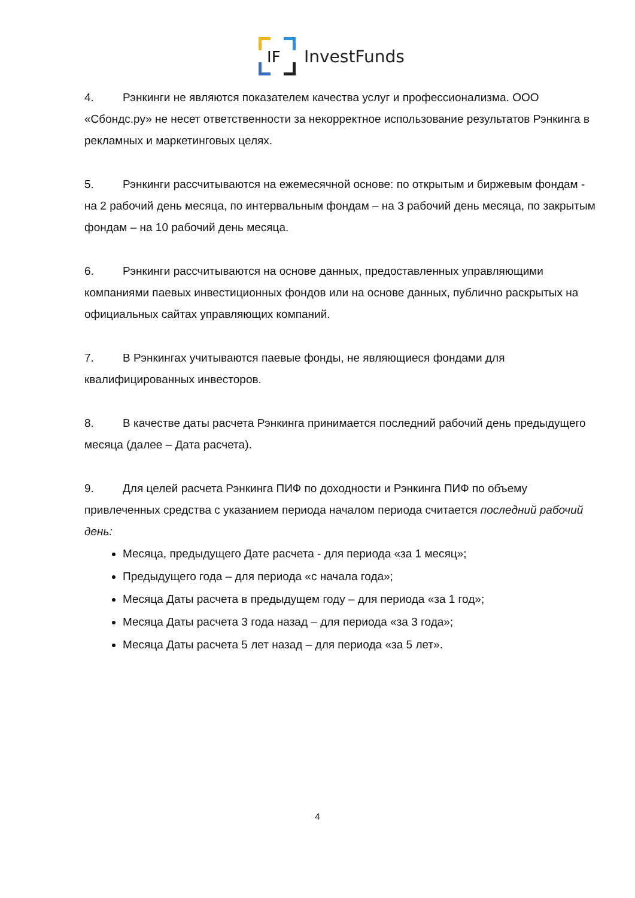IF
InvestFunds
4. Рэнкинги не являются показателем качества услуг и профессионализма. ООО «Сбондс.ру» не несет ответственности за некорректное использование результатов Рэнкинга в рекламных и маркетинговых целях.
5. Рэнкинги рассчитываются на ежемесячной основе: по открытым и биржевым фондам - на 2 рабочий день месяца, по интервальным фондам – на 3 рабочий день месяца, по закрытым фондам – на 10 рабочий день месяца.
6. Рэнкинги рассчитываются на основе данных, предоставленных управляющими компаниями паевых инвестиционных фондов или на основе данных, публично раскрытых на официальных сайтах управляющих компаний.
7. В Рэнкингах учитываются паевые фонды, не являющиеся фондами для квалифицированных инвесторов.
8. В качестве даты расчета Рэнкинга принимается последний рабочий день предыдущего месяца (далее – Дата расчета).
9. Для целей расчета Рэнкинга ПИФ по доходности и Рэнкинга ПИФ по объему привлеченных средства с указанием периода началом периода считается последний рабочий день:
Месяца, предыдущего Дате расчета - для периода «за 1 месяц»;
Предыдущего года – для периода «с начала года»;
Месяца Даты расчета в предыдущем году – для периода «за 1 год»;
Месяца Даты расчета 3 года назад – для периода «за 3 года»;
Месяца Даты расчета 5 лет назад – для периода «за 5 лет».
4